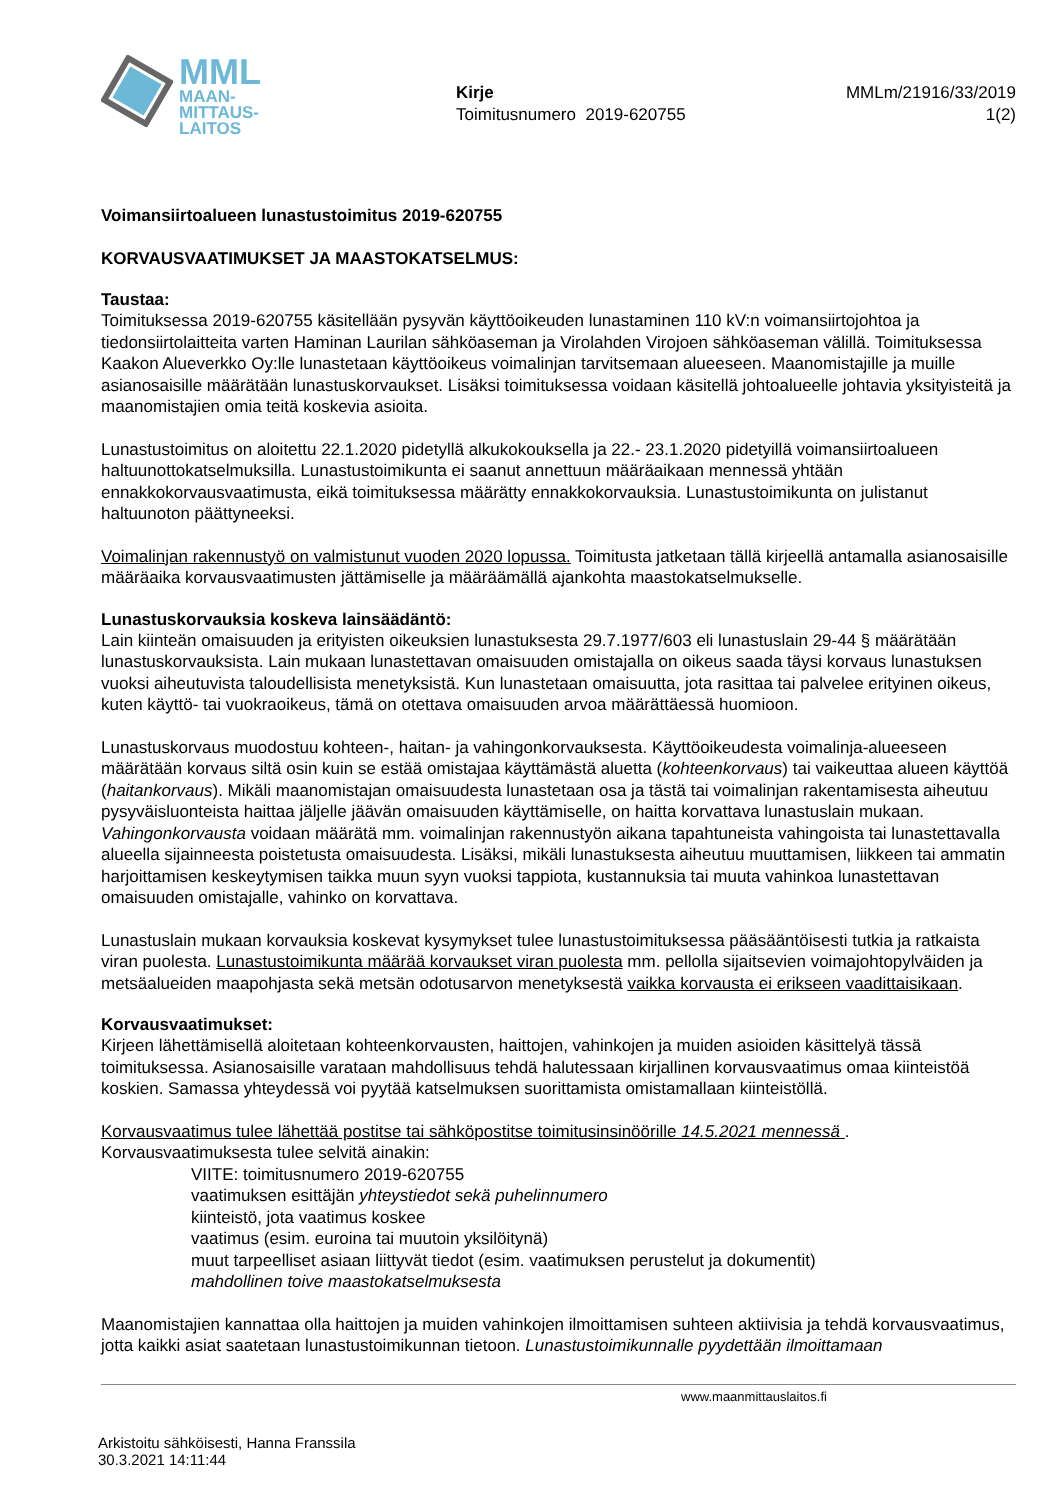MML
MAAN-
MITTAUS-
LAITOS
Kirje
Toimitusnumero 2019-620755
MMLm/21916/33/2019
1(2)
Voimansiirtoalueen lunastustoimitus 2019-620755
KORVAUSVAATIMUKSET JA MAASTOKATSELMUS:
Taustaa:
Toimituksessa 2019-620755 käsitellään pysyvän käyttöoikeuden lunastaminen 110 kV:n voimansiirtojohtoa ja tiedonsiirtolaitteita varten Haminan Laurilan sähköaseman ja Virolahden Virojoen sähköaseman välillä. Toimituksessa Kaakon Alueverkko Oy:lle lunastetaan käyttöoikeus voimalinjan tarvitsemaan alueeseen. Maanomistajille ja muille asianosaisille määrätään lunastuskorvaukset. Lisäksi toimituksessa voidaan käsitellä johtoalueelle johtavia yksityisteitä ja maanomistajien omia teitä koskevia asioita.
Lunastustoimitus on aloitettu 22.1.2020 pidetyllä alkukokouksella ja 22.- 23.1.2020 pidetyillä voimansiirtoalueen haltuunottokatselmuksilla. Lunastustoimikunta ei saanut annettuun määräaikaan mennessä yhtään ennakkokorvausvaatimusta, eikä toimituksessa määrätty ennakkokorvauksia. Lunastustoimikunta on julistanut haltuunoton päättyneeksi.
Voimalinjan rakennustyö on valmistunut vuoden 2020 lopussa. Toimitusta jatketaan tällä kirjeellä antamalla asianosaisille määräaika korvausvaatimusten jättämiselle ja määräämällä ajankohta maastokatselmukselle.
Lunastuskorvauksia koskeva lainsäädäntö:
Lain kiinteän omaisuuden ja erityisten oikeuksien lunastuksesta 29.7.1977/603 eli lunastuslain 29-44 § määrätään lunastuskorvauksista. Lain mukaan lunastettavan omaisuuden omistajalla on oikeus saada täysi korvaus lunastuksen vuoksi aiheutuvista taloudellisista menetyksistä. Kun lunastetaan omaisuutta, jota rasittaa tai palvelee erityinen oikeus, kuten käyttö- tai vuokraoikeus, tämä on otettava omaisuuden arvoa määrättäessä huomioon.
Lunastuskorvaus muodostuu kohteen-, haitan- ja vahingonkorvauksesta. Käyttöoikeudesta voimalinja-alueeseen määrätään korvaus siltä osin kuin se estää omistajaa käyttämästä aluetta (kohteenkorvaus) tai vaikeuttaa alueen käyttöä (haitankorvaus). Mikäli maanomistajan omaisuudesta lunastetaan osa ja tästä tai voimalinjan rakentamisesta aiheutuu pysyväisluonteista haittaa jäljelle jäävän omaisuuden käyttämiselle, on haitta korvattava lunastuslain mukaan. Vahingonkorvausta voidaan määrätä mm. voimalinjan rakennustyön aikana tapahtuneista vahingoista tai lunastettavalla alueella sijainneesta poistetusta omaisuudesta. Lisäksi, mikäli lunastuksesta aiheutuu muuttamisen, liikkeen tai ammatin harjoittamisen keskeytymisen taikka muun syyn vuoksi tappiota, kustannuksia tai muuta vahinkoa lunastettavan omaisuuden omistajalle, vahinko on korvattava.
Lunastuslain mukaan korvauksia koskevat kysymykset tulee lunastustoimituksessa pääsääntöisesti tutkia ja ratkaista viran puolesta. Lunastustoimikunta määrää korvaukset viran puolesta mm. pellolla sijaitsevien voimajohtopylväiden ja metsäalueiden maapohjasta sekä metsän odotusarvon menetyksestä vaikka korvausta ei erikseen vaadittaisikaan.
Korvausvaatimukset:
Kirjeen lähettämisellä aloitetaan kohteenkorvausten, haittojen, vahinkojen ja muiden asioiden käsittelyä tässä toimituksessa. Asianosaisille varataan mahdollisuus tehdä halutessaan kirjallinen korvausvaatimus omaa kiinteistöä koskien. Samassa yhteydessä voi pyytää katselmuksen suorittamista omistamallaan kiinteistöllä.
Korvausvaatimus tulee lähettää postitse tai sähköpostitse toimitusinsinöörille 14.5.2021 mennessä . Korvausvaatimuksesta tulee selvitä ainakin:
VIITE: toimitusnumero 2019-620755
vaatimuksen esittäjän yhteystiedot sekä puhelinnumero
kiinteistö, jota vaatimus koskee
vaatimus (esim. euroina tai muutoin yksilöitynä)
muut tarpeelliset asiaan liittyvät tiedot (esim. vaatimuksen perustelut ja dokumentit)
mahdollinen toive maastokatselmuksesta
Maanomistajien kannattaa olla haittojen ja muiden vahinkojen ilmoittamisen suhteen aktiivisia ja tehdä korvausvaatimus, jotta kaikki asiat saatetaan lunastustoimikunnan tietoon. Lunastustoimikunnalle pyydettään ilmoittamaan
www.maanmittauslaitos.fi
Arkistoitu sähköisesti, Hanna Franssila
30.3.2021 14:11:44